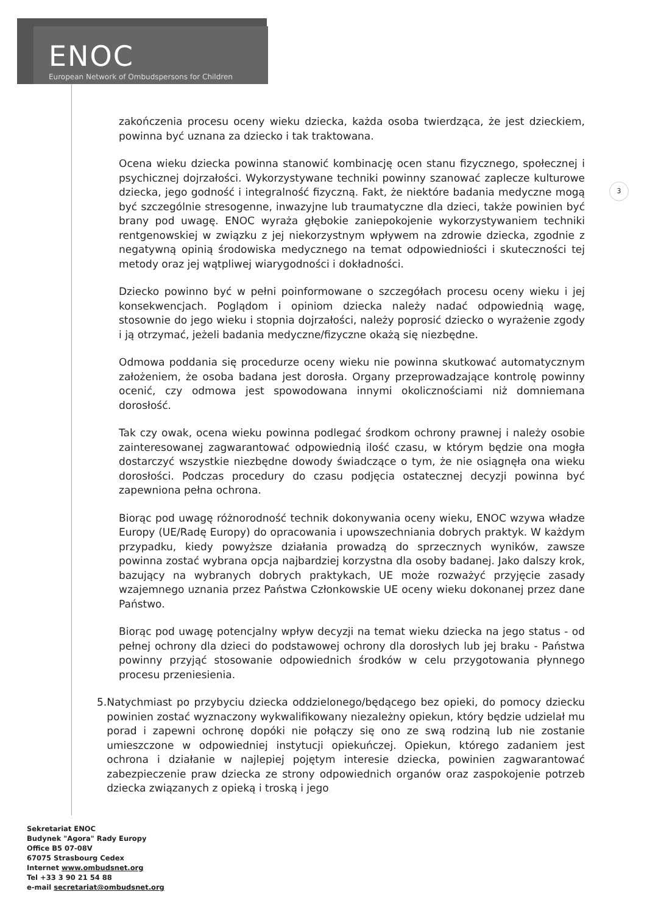ENOC
European Network of Ombudspersons for Children
3
zakończenia procesu oceny wieku dziecka, każda osoba twierdząca, że jest dzieckiem, powinna być uznana za dziecko i tak traktowana.
Ocena wieku dziecka powinna stanowić kombinację ocen stanu fizycznego, społecznej i psychicznej dojrzałości. Wykorzystywane techniki powinny szanować zaplecze kulturowe dziecka, jego godność i integralność fizyczną. Fakt, że niektóre badania medyczne mogą być szczególnie stresogenne, inwazyjne lub traumatyczne dla dzieci, także powinien być brany pod uwagę. ENOC wyraża głębokie zaniepokojenie wykorzystywaniem techniki rentgenowskiej w związku z jej niekorzystnym wpływem na zdrowie dziecka, zgodnie z negatywną opinią środowiska medycznego na temat odpowiedniości i skuteczności tej metody oraz jej wątpliwej wiarygodności i dokładności.
Dziecko powinno być w pełni poinformowane o szczegółach procesu oceny wieku i jej konsekwencjach. Poglądom i opiniom dziecka należy nadać odpowiednią wagę, stosownie do jego wieku i stopnia dojrzałości, należy poprosić dziecko o wyrażenie zgody i ją otrzymać, jeżeli badania medyczne/fizyczne okażą się niezbędne.
Odmowa poddania się procedurze oceny wieku nie powinna skutkować automatycznym założeniem, że osoba badana jest dorosła. Organy przeprowadzające kontrolę powinny ocenić, czy odmowa jest spowodowana innymi okolicznościami niż domniemana dorosłość.
Tak czy owak, ocena wieku powinna podlegać środkom ochrony prawnej i należy osobie zainteresowanej zagwarantować odpowiednią ilość czasu, w którym będzie ona mogła dostarczyć wszystkie niezbędne dowody świadczące o tym, że nie osiągnęła ona wieku dorosłości. Podczas procedury do czasu podjęcia ostatecznej decyzji powinna być zapewniona pełna ochrona.
Biorąc pod uwagę różnorodność technik dokonywania oceny wieku, ENOC wzywa władze Europy (UE/Radę Europy) do opracowania i upowszechniania dobrych praktyk. W każdym przypadku, kiedy powyższe działania prowadzą do sprzecznych wyników, zawsze powinna zostać wybrana opcja najbardziej korzystna dla osoby badanej. Jako dalszy krok, bazujący na wybranych dobrych praktykach, UE może rozważyć przyjęcie zasady wzajemnego uznania przez Państwa Członkowskie UE oceny wieku dokonanej przez dane Państwo.
Biorąc pod uwagę potencjalny wpływ decyzji na temat wieku dziecka na jego status - od pełnej ochrony dla dzieci do podstawowej ochrony dla dorosłych lub jej braku - Państwa powinny przyjąć stosowanie odpowiednich środków w celu przygotowania płynnego procesu przeniesienia.
5. Natychmiast po przybyciu dziecka oddzielonego/będącego bez opieki, do pomocy dziecku powinien zostać wyznaczony wykwalifikowany niezależny opiekun, który będzie udzielał mu porad i zapewni ochronę dopóki nie połączy się ono ze swą rodziną lub nie zostanie umieszczone w odpowiedniej instytucji opiekuńczej. Opiekun, którego zadaniem jest ochrona i działanie w najlepiej pojętym interesie dziecka, powinien zagwarantować zabezpieczenie praw dziecka ze strony odpowiednich organów oraz zaspokojenie potrzeb dziecka związanych z opieką i troską i jego
Sekretariat ENOC
Budynek "Agora" Rady Europy
Office B5 07-08V
67075 Strasbourg Cedex
Internet www.ombudsnet.org
Tel +33 3 90 21 54 88
e-mail secretariat@ombudsnet.org